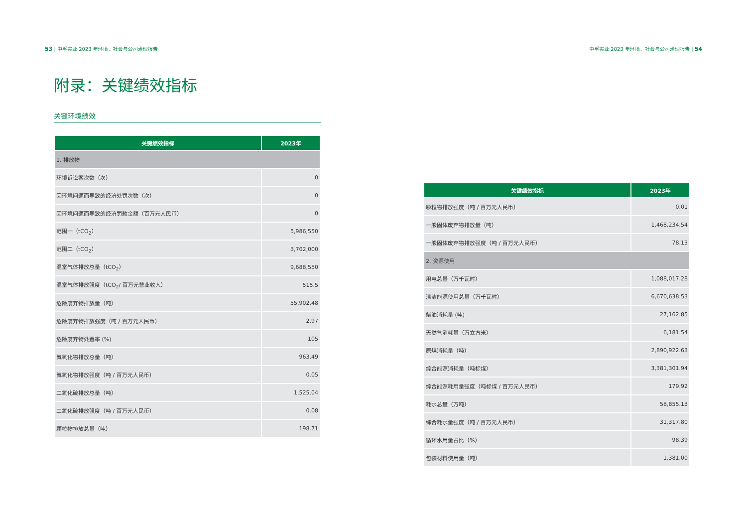53 | 中孚实业 2023 年环境、社会与公司治理报告
附录：关键绩效指标
关键环境绩效
| 关键绩效指标 | 2023年 |
| --- | --- |
| 1. 排放物 | |
| 环境诉讼案次数（次） | 0 |
| 因环境问题而导致的经济处罚次数（次） | 0 |
| 因环境问题而导致的经济罚款金额（百万元人民币） | 0 |
| 范围一（tCO<sub>2</sub>） | 5,986,550 |
| 范围二（tCO<sub>2</sub>） | 3,702,000 |
| 温室气体排放总量（tCO<sub>2</sub>） | 9,688,550 |
| 温室气体排放强度（tCO<sub>2</sub>/ 百万元营业收入） | 515.5 |
| 危险废弃物排放量（吨） | 55,902.48 |
| 危险废弃物排放强度（吨 / 百万元人民币） | 2.97 |
| 危险废弃物处置率 (%) | 105 |
| 氮氧化物排放总量（吨） | 963.49 |
| 氮氧化物排放强度（吨 / 百万元人民币） | 0.05 |
| 二氧化硫排放总量（吨） | 1,525.04 |
| 二氧化硫排放强度（吨 / 百万元人民币） | 0.08 |
| 颗粒物排放总量（吨） | 198.71 |
中孚实业 2023 年环境、社会与公司治理报告 | 54
| 关键绩效指标 | 2023年 |
| --- | --- |
| 颗粒物排放强度（吨 / 百万元人民币） | 0.01 |
| 一般固体废弃物排放量（吨） | 1,468,234.54 |
| 一般固体废弃物排放强度（吨 / 百万元人民币） | 78.13 |
| 2. 资源使用 | |
| 用电总量（万千瓦时） | 1,088,017.28 |
| 清洁能源使用总量（万千瓦时） | 6,670,638.53 |
| 柴油消耗量 (吨) | 27,162.85 |
| 天然气消耗量（万立方米） | 6,181.54 |
| 原煤消耗量（吨） | 2,890,922.63 |
| 综合能源消耗量（吨标煤） | 3,381,301.94 |
| 综合能源耗用量强度（吨标煤 / 百万元人民币） | 179.92 |
| 耗水总量（万吨） | 58,855.13 |
| 综合耗水量强度（吨 / 百万元人民币） | 31,317.80 |
| 循环水用量占比（%） | 98.39 |
| 包装材料使用量（吨） | 1,381.00 |